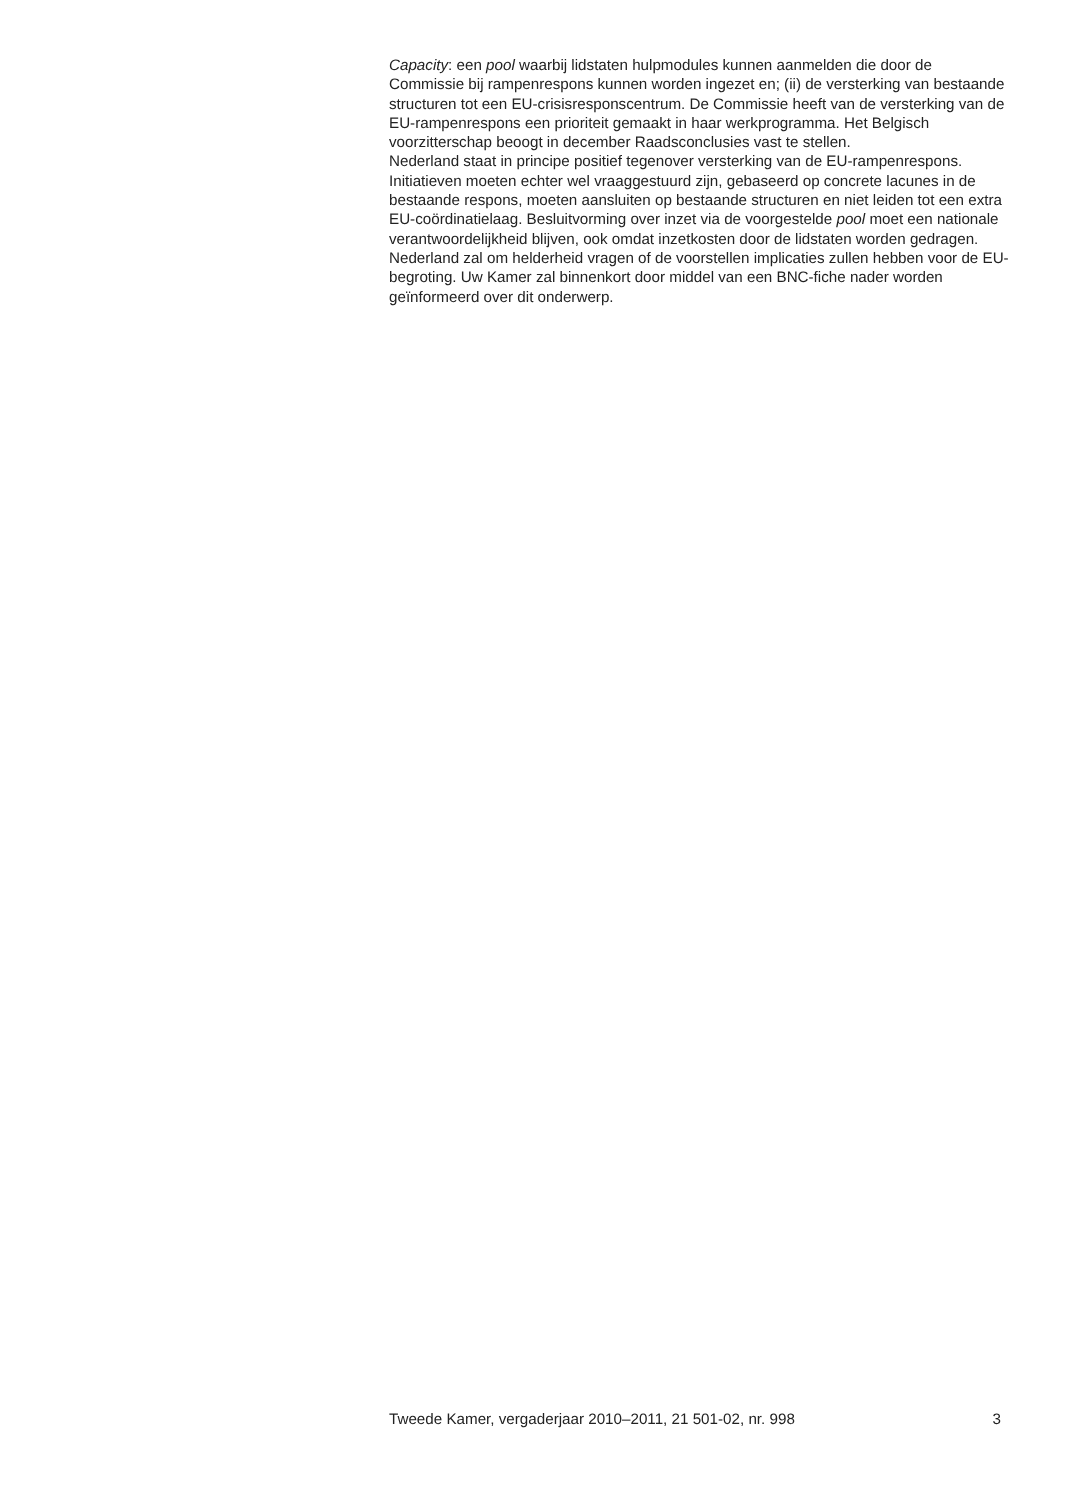Capacity: een pool waarbij lidstaten hulpmodules kunnen aanmelden die door de Commissie bij rampenrespons kunnen worden ingezet en; (ii) de versterking van bestaande structuren tot een EU-crisisresponscentrum. De Commissie heeft van de versterking van de EU-rampenrespons een prioriteit gemaakt in haar werkprogramma. Het Belgisch voorzitterschap beoogt in december Raadsconclusies vast te stellen.
Nederland staat in principe positief tegenover versterking van de EU-rampenrespons. Initiatieven moeten echter wel vraaggestuurd zijn, gebaseerd op concrete lacunes in de bestaande respons, moeten aansluiten op bestaande structuren en niet leiden tot een extra EU-coördinatielaag. Besluitvorming over inzet via de voorgestelde pool moet een nationale verantwoordelijkheid blijven, ook omdat inzetkosten door de lidstaten worden gedragen. Nederland zal om helderheid vragen of de voorstellen implicaties zullen hebben voor de EU-begroting. Uw Kamer zal binnenkort door middel van een BNC-fiche nader worden geïnformeerd over dit onderwerp.
Tweede Kamer, vergaderjaar 2010–2011, 21 501-02, nr. 998 3